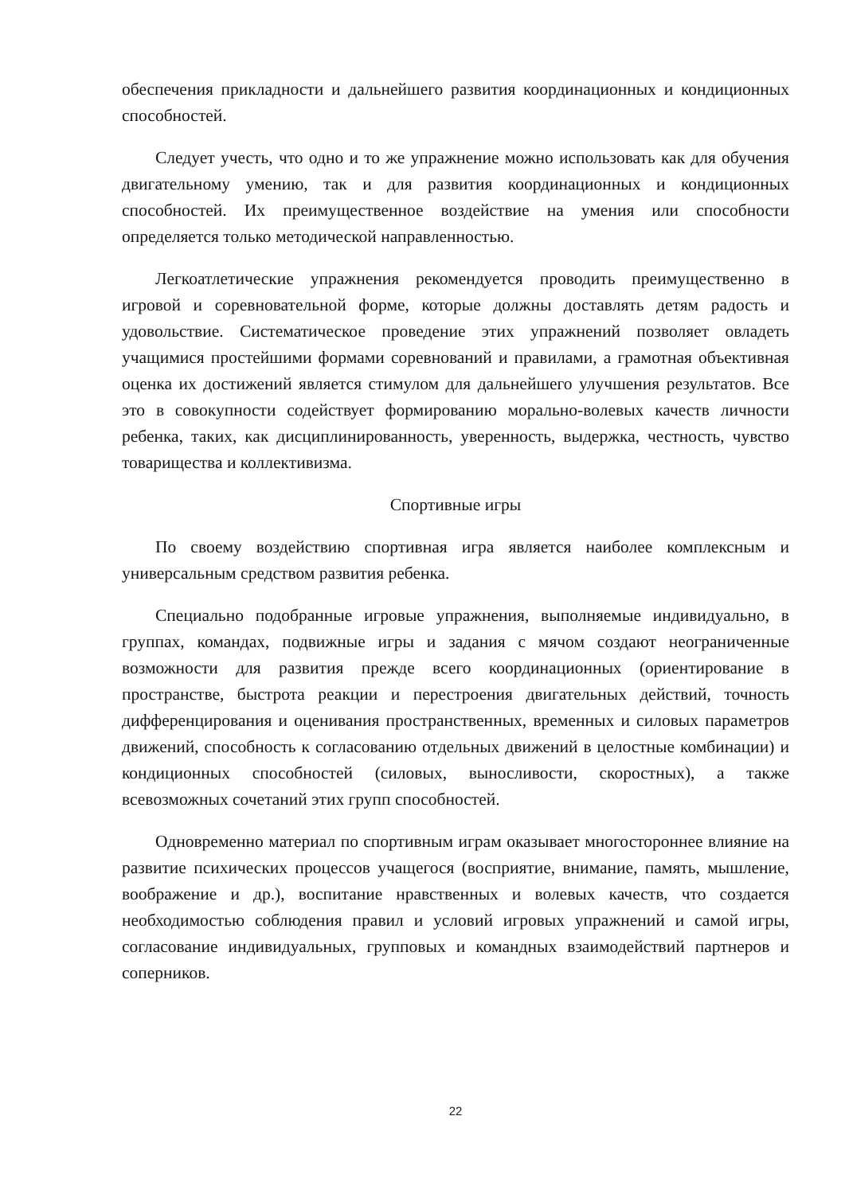обеспечения прикладности и дальнейшего развития координационных и кондиционных способностей.
Следует учесть, что одно и то же упражнение можно использовать как для обучения двигательному умению, так и для развития координационных и кондиционных способностей. Их преимущественное воздействие на умения или способности определяется только методической направленностью.
Легкоатлетические упражнения рекомендуется проводить преимущественно в игровой и соревновательной форме, которые должны доставлять детям радость и удовольствие. Систематическое проведение этих упражнений позволяет овладеть учащимися простейшими формами соревнований и правилами, а грамотная объективная оценка их достижений является стимулом для дальнейшего улучшения результатов. Все это в совокупности содействует формированию морально-волевых качеств личности ребенка, таких, как дисциплинированность, уверенность, выдержка, честность, чувство товарищества и коллективизма.
Спортивные игры
По своему воздействию спортивная игра является наиболее комплексным и универсальным средством развития ребенка.
Специально подобранные игровые упражнения, выполняемые индивидуально, в группах, командах, подвижные игры и задания с мячом создают неограниченные возможности для развития прежде всего координационных (ориентирование в пространстве, быстрота реакции и перестроения двигательных действий, точность дифференцирования и оценивания пространственных, временных и силовых параметров движений, способность к согласованию отдельных движений в целостные комбинации) и кондиционных способностей (силовых, выносливости, скоростных), а также всевозможных сочетаний этих групп способностей.
Одновременно материал по спортивным играм оказывает многостороннее влияние на развитие психических процессов учащегося (восприятие, внимание, память, мышление, воображение и др.), воспитание нравственных и волевых качеств, что создается необходимостью соблюдения правил и условий игровых упражнений и самой игры, согласование индивидуальных, групповых и командных взаимодействий партнеров и соперников.
22